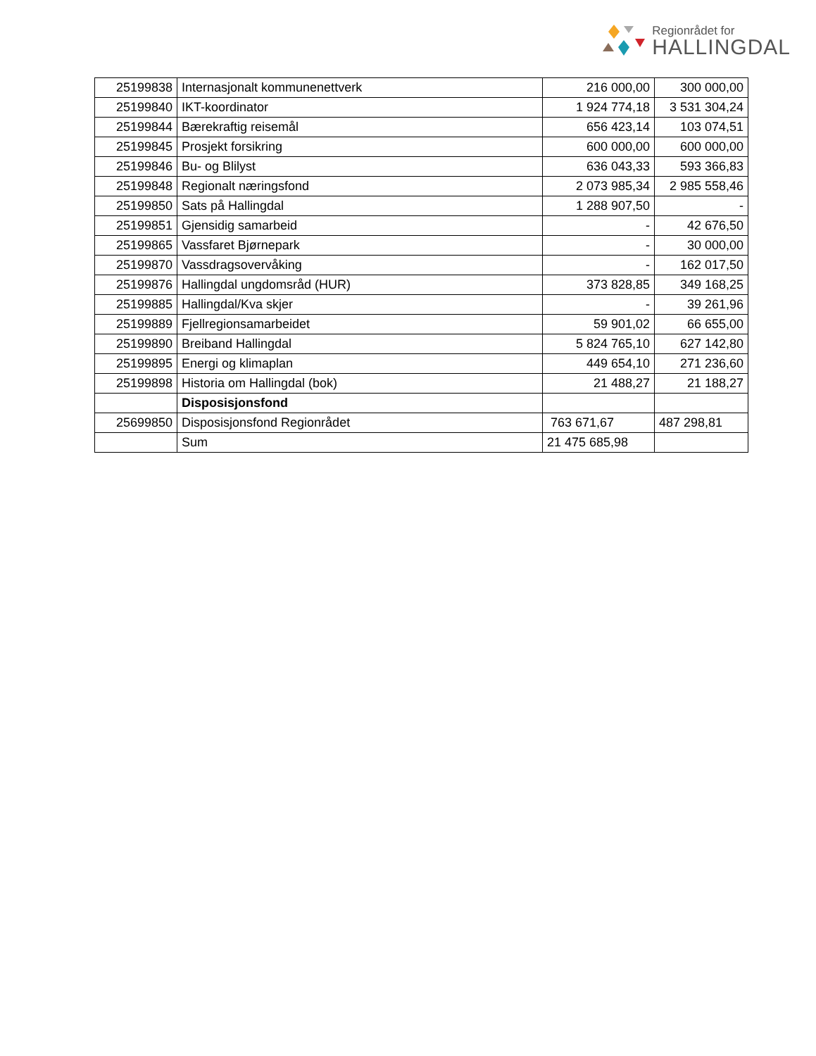Regionrådet for
HALLINGDAL
| 25199838 | Internasjonalt kommunenettverk | 216 000,00 | 300 000,00 |
| 25199840 | IKT-koordinator | 1 924 774,18 | 3 531 304,24 |
| 25199844 | Bærekraftig reisemål | 656 423,14 | 103 074,51 |
| 25199845 | Prosjekt forsikring | 600 000,00 | 600 000,00 |
| 25199846 | Bu- og Blilyst | 636 043,33 | 593 366,83 |
| 25199848 | Regionalt næringsfond | 2 073 985,34 | 2 985 558,46 |
| 25199850 | Sats på Hallingdal | 1 288 907,50 | - |
| 25199851 | Gjensidig samarbeid | - | 42 676,50 |
| 25199865 | Vassfaret Bjørnepark | - | 30 000,00 |
| 25199870 | Vassdragsovervåking | - | 162 017,50 |
| 25199876 | Hallingdal ungdomsråd (HUR) | 373 828,85 | 349 168,25 |
| 25199885 | Hallingdal/Kva skjer | - | 39 261,96 |
| 25199889 | Fjellregionsamarbeidet | 59 901,02 | 66 655,00 |
| 25199890 | Breiband Hallingdal | 5 824 765,10 | 627 142,80 |
| 25199895 | Energi og klimaplan | 449 654,10 | 271 236,60 |
| 25199898 | Historia om Hallingdal (bok) | 21 488,27 | 21 188,27 |
| | Disposisjonsfond | | |
| 25699850 | Disposisjonsfond Regionrådet | 763 671,67 | 487 298,81 |
| | Sum | 21 475 685,98 | |